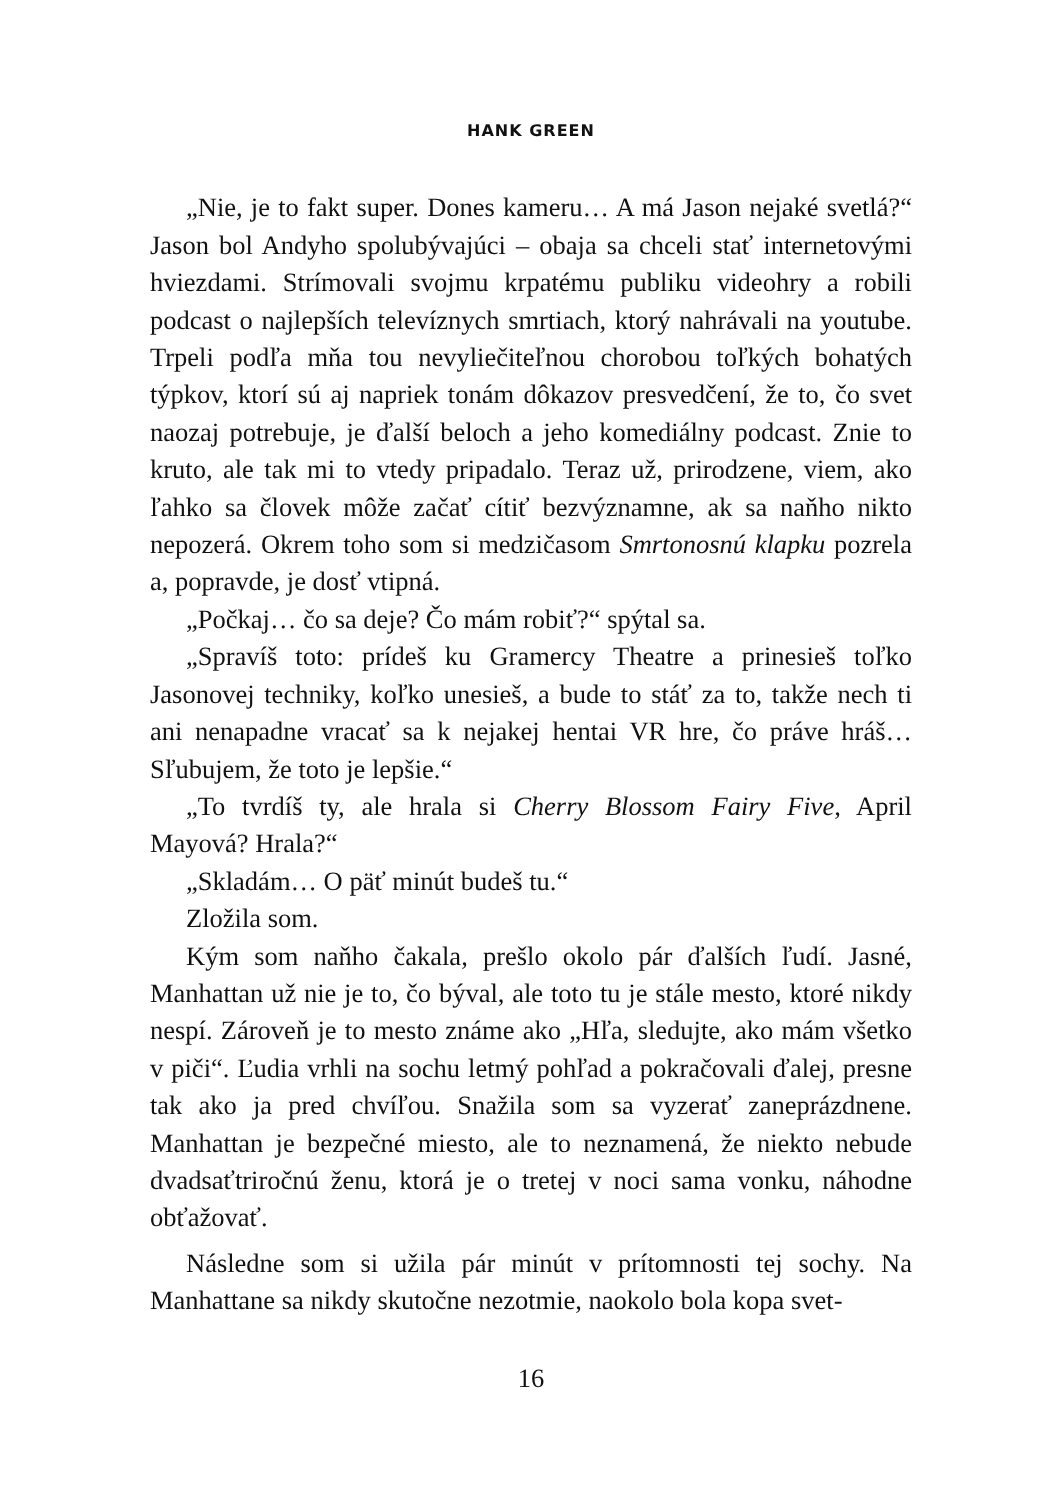HANK GREEN
„Nie, je to fakt super. Dones kameru… A má Jason nejaké svetlá?“ Jason bol Andyho spolubývajúci – obaja sa chceli stať internetovými hviezdami. Strímovali svojmu krpatému publiku videohry a robili podcast o najlepších televíznych smrtiach, ktorý nahrávali na youtube. Trpeli podľa mňa tou nevyliečiteľnou chorobou toľkých bohatých týpkov, ktorí sú aj napriek tonám dôkazov presvedčení, že to, čo svet naozaj potrebuje, je ďalší beloch a jeho komediálny podcast. Znie to kruto, ale tak mi to vtedy pripadalo. Teraz už, prirodzene, viem, ako ľahko sa človek môže začať cítiť bezvýznamne, ak sa naňho nikto nepozerá. Okrem toho som si medzičasom Smrtonosnú klapku pozrela a, popravde, je dosť vtipná.
„Počkaj… čo sa deje? Čo mám robiť?“ spýtal sa.
„Spravíš toto: prídeš ku Gramercy Theatre a prinesieš toľko Jasonovej techniky, koľko unesieš, a bude to stáť za to, takže nech ti ani nenapadne vracať sa k nejakej hentai VR hre, čo práve hráš… Sľubujem, že toto je lepšie.“
„To tvrdíš ty, ale hrala si Cherry Blossom Fairy Five, April Mayová? Hrala?“
„Skladám… O päť minút budeš tu.“
Zložila som.
Kým som naňho čakala, prešlo okolo pár ďalších ľudí. Jasné, Manhattan už nie je to, čo býval, ale toto tu je stále mesto, ktoré nikdy nespí. Zároveň je to mesto známe ako „Hľa, sledujte, ako mám všetko v piči“. Ľudia vrhli na sochu letmý pohľad a pokračovali ďalej, presne tak ako ja pred chvíľou. Snažila som sa vyzerať zaneprázdnene. Manhattan je bezpečné miesto, ale to neznamená, že niekto nebude dvadsaťtriročnú ženu, ktorá je o tretej v noci sama vonku, náhodne obťažovať.
Následne som si užila pár minút v prítomnosti tej sochy. Na Manhattane sa nikdy skutočne nezotmie, naokolo bola kopa svet-
16